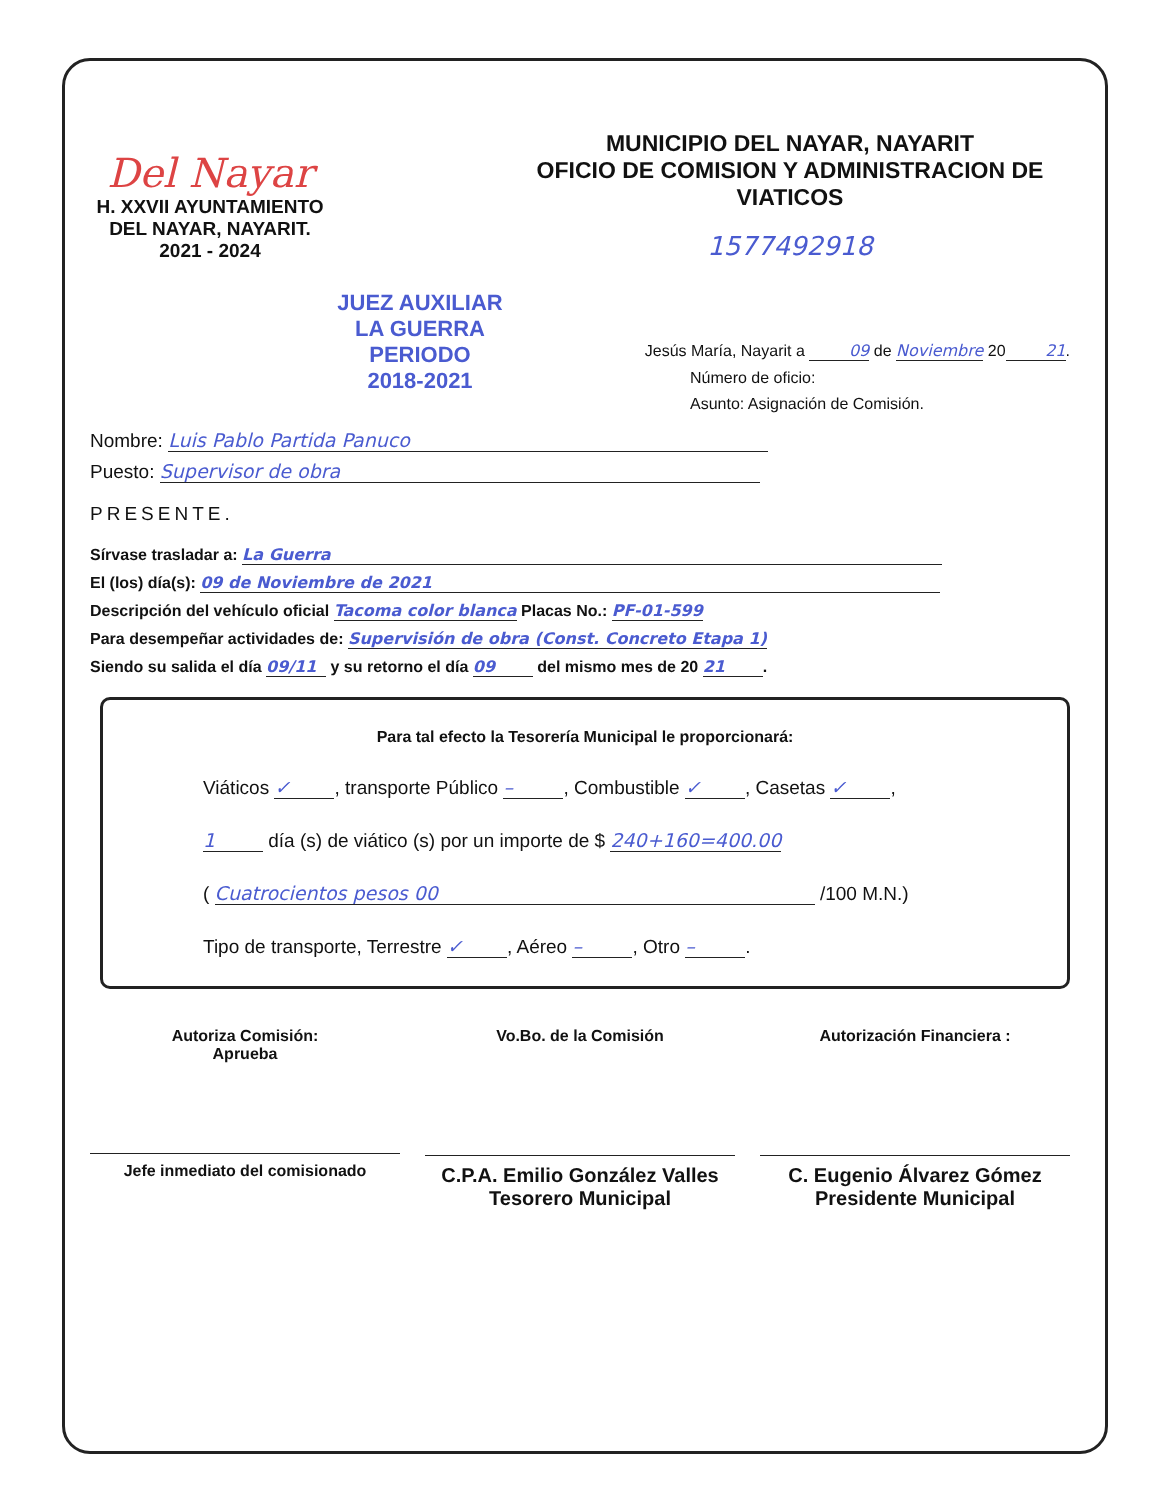Del Nayar
H. XXVII AYUNTAMIENTO
DEL NAYAR, NAYARIT.
2021 - 2024
JUEZ AUXILIAR
LA GUERRA
PERIODO
2018-2021
MUNICIPIO DEL NAYAR, NAYARIT
OFICIO DE COMISION Y ADMINISTRACION DE VIATICOS
1577492918
Jesús María, Nayarit a 09 de Noviembre 20 21.
Número de oficio:
Asunto: Asignación de Comisión.
Nombre: Luis Pablo Partida Panuco
Puesto: Supervisor de obra
PRESENTE.
Sírvase trasladar a: La Guerra
El (los) día(s): 09 de Noviembre de 2021
Descripción del vehículo oficial Tacoma color blanca Placas No.: PF-01-599
Para desempeñar actividades de: Supervisión de obra (Const. Concreto Etapa 1)
Siendo su salida el día 09/11 y su retorno el día 09 del mismo mes de 20 21.
Para tal efecto la Tesorería Municipal le proporcionará:
Viáticos ✓, transporte Público –, Combustible ✓, Casetas ✓,
1 día (s) de viático (s) por un importe de $ 240+160=400.00
( Cuatrocientos pesos 00 /100 M.N.)
Tipo de transporte, Terrestre ✓, Aéreo –, Otro –.
Autoriza Comisión:
Aprueba
Jefe inmediato del comisionado
Vo.Bo. de la Comisión
C.P.A. Emilio González Valles
Tesorero Municipal
Autorización Financiera :
C. Eugenio Álvarez Gómez
Presidente Municipal